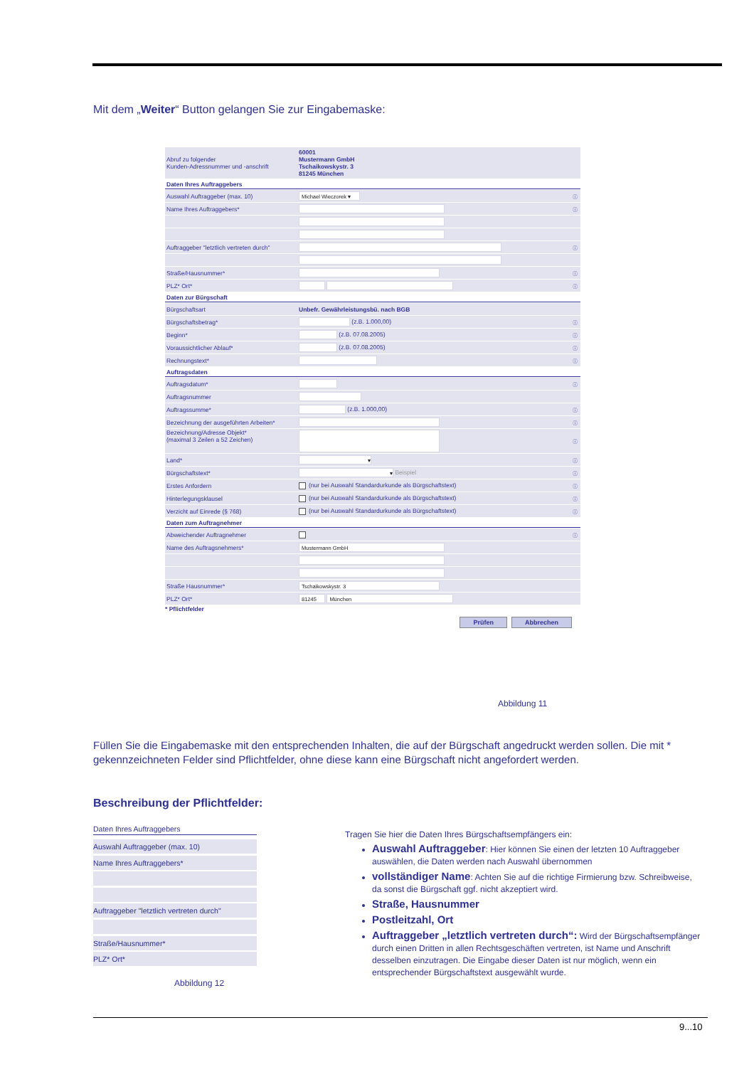Mit dem „Weiter“ Button gelangen Sie zur Eingabemaske:
| Abruf zu folgender Kunden-Adressnummer und -anschrift | 60001 Mustermann GmbH Tschaikowskystr. 3 81245 München | |
| Daten Ihres Auftraggebers | | |
| Auswahl Auftraggeber (max. 10) | Michael Wieczorek ▾ | ⓘ |
| Name Ihres Auftraggebers* | | ⓘ |
| Auftraggeber "letztlich vertreten durch" | | ⓘ |
| Straße/Hausnummer* | | ⓘ |
| PLZ* Ort* | | ⓘ |
| Daten zur Bürgschaft | | |
| Bürgschaftsart | Unbefr. Gewährleistungsbü. nach BGB | |
| Bürgschaftsbetrag* | (z.B. 1.000,00) | ⓘ |
| Beginn* | (z.B. 07.08.2005) | ⓘ |
| Voraussichtlicher Ablauf* | (z.B. 07.08.2005) | ⓘ |
| Rechnungstext* | | ⓘ |
| Auftragsdaten | | |
| Auftragsdatum* | | ⓘ |
| Auftragsnummer | | |
| Auftragssumme* | (z.B. 1.000,00) | ⓘ |
| Bezeichnung der ausgeführten Arbeiten* | | ⓘ |
| Bezeichnung/Adresse Objekt* (maximal 3 Zeilen a 52 Zeichen) | | ⓘ |
| Land* | ▾ | ⓘ |
| Bürgschaftstext* | ▾ Beispiel | ⓘ |
| Erstes Anfordern | (nur bei Auswahl Standardurkunde als Bürgschaftstext) | ⓘ |
| Hinterlegungsklausel | (nur bei Auswahl Standardurkunde als Bürgschaftstext) | ⓘ |
| Verzicht auf Einrede (§ 768) | (nur bei Auswahl Standardurkunde als Bürgschaftstext) | ⓘ |
| Daten zum Auftragnehmer | | |
| Abweichender Auftragnehmer | | ⓘ |
| Name des Auftragsnehmers* | Mustermann GmbH | |
| Straße Hausnummer* | Tschaikowskystr. 3 | |
| PLZ* Ort* | 81245 München | |
* Pflichtfelder
Prüfen Abbrechen
Abbildung 11
Füllen Sie die Eingabemaske mit den entsprechenden Inhalten, die auf der Bürgschaft angedruckt werden sollen. Die mit * gekennzeichneten Felder sind Pflichtfelder, ohne diese kann eine Bürgschaft nicht angefordert werden.
Beschreibung der Pflichtfelder:
Daten Ihres Auftraggebers
Auswahl Auftraggeber (max. 10)
Name Ihres Auftraggebers*
Auftraggeber "letztlich vertreten durch"
Straße/Hausnummer*
PLZ* Ort*
Abbildung 12
Tragen Sie hier die Daten Ihres Bürgschaftsempfängers ein:
Auswahl Auftraggeber: Hier können Sie einen der letzten 10 Auftraggeber auswählen, die Daten werden nach Auswahl übernommen
vollständiger Name: Achten Sie auf die richtige Firmierung bzw. Schreibweise, da sonst die Bürgschaft ggf. nicht akzeptiert wird.
Straße, Hausnummer
Postleitzahl, Ort
Auftraggeber „letztlich vertreten durch“: Wird der Bürgschaftsempfänger durch einen Dritten in allen Rechtsgeschäften vertreten, ist Name und Anschrift desselben einzutragen. Die Eingabe dieser Daten ist nur möglich, wenn ein entsprechender Bürgschaftstext ausgewählt wurde.
9...10